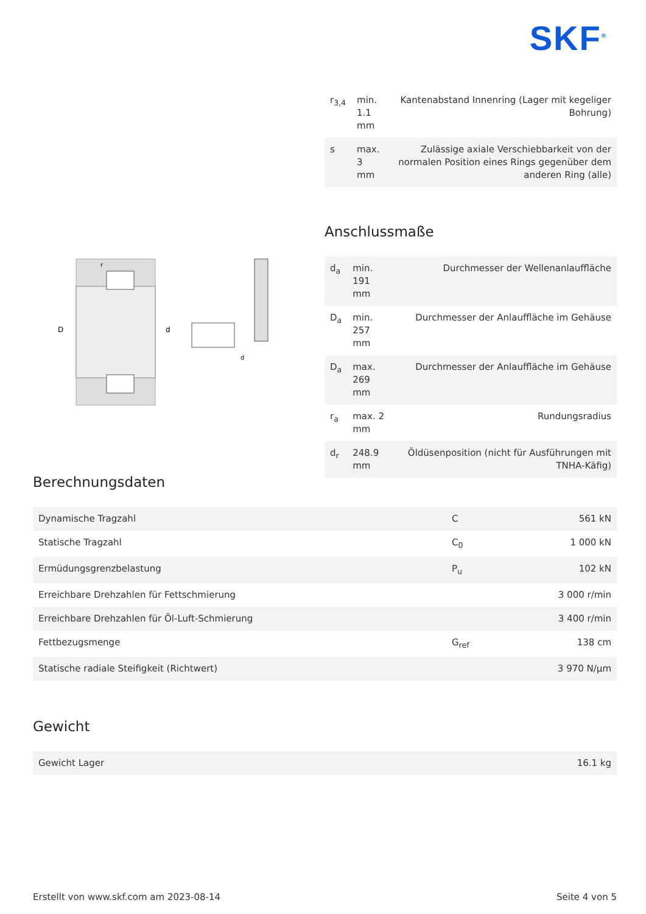SKF<sup>®</sup>
| r<sub>3,4</sub> | min. 1.1 mm | Kantenabstand Innenring (Lager mit kegeliger Bohrung) |
| s | max. 3 mm | Zulässige axiale Verschiebbarkeit von der normalen Position eines Rings gegenüber dem anderen Ring (alle) |
Anschlussmaße
| d<sub>a</sub> | min. 191 mm | Durchmesser der Wellenanlauffläche |
| D<sub>a</sub> | min. 257 mm | Durchmesser der Anlauffläche im Gehäuse |
| D<sub>a</sub> | max. 269 mm | Durchmesser der Anlauffläche im Gehäuse |
| r<sub>a</sub> | max. 2 mm | Rundungsradius |
| d<sub>r</sub> | 248.9 mm | Öldüsenposition (nicht für Ausführungen mit TNHA-Käfig) |
D
d
r
d
Berechnungsdaten
| Dynamische Tragzahl | C | 561 kN |
| Statische Tragzahl | C<sub>0</sub> | 1 000 kN |
| Ermüdungsgrenzbelastung | P<sub>u</sub> | 102 kN |
| Erreichbare Drehzahlen für Fettschmierung | | 3 000 r/min |
| Erreichbare Drehzahlen für Öl-Luft-Schmierung | | 3 400 r/min |
| Fettbezugsmenge | G<sub>ref</sub> | 138 cm |
| Statische radiale Steifigkeit (Richtwert) | | 3 970 N/µm |
Gewicht
| Gewicht Lager | 16.1 kg |
Erstellt von www.skf.com am 2023-08-14 Seite 4 von 5